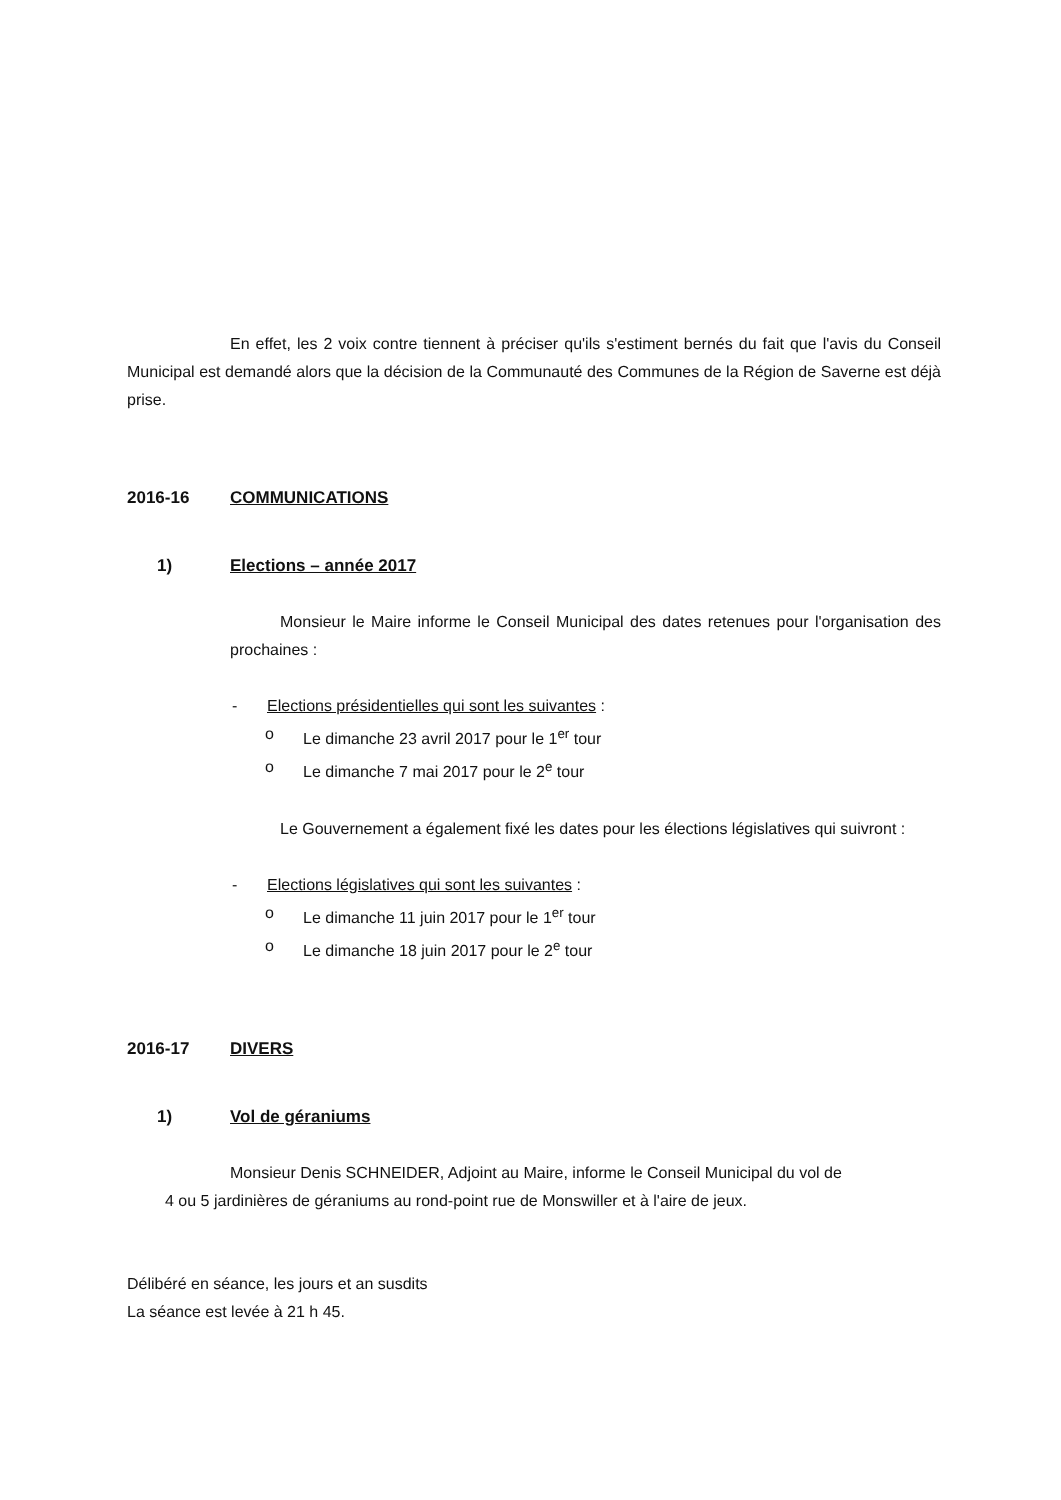En effet, les 2 voix contre tiennent à préciser qu'ils s'estiment bernés du fait que l'avis du Conseil Municipal est demandé alors que la décision de la Communauté des Communes de la Région de Saverne est déjà prise.
2016-16 COMMUNICATIONS
1) Elections – année 2017
Monsieur le Maire informe le Conseil Municipal des dates retenues pour l'organisation des prochaines :
- Elections présidentielles qui sont les suivantes :
o Le dimanche 23 avril 2017 pour le 1<sup>er</sup> tour
o Le dimanche 7 mai 2017 pour le 2<sup>e</sup> tour
Le Gouvernement a également fixé les dates pour les élections législatives qui suivront :
- Elections législatives qui sont les suivantes :
o Le dimanche 11 juin 2017 pour le 1<sup>er</sup> tour
o Le dimanche 18 juin 2017 pour le 2<sup>e</sup> tour
2016-17 DIVERS
1) Vol de géraniums
Monsieur Denis SCHNEIDER, Adjoint au Maire, informe le Conseil Municipal du vol de
4 ou 5 jardinières de géraniums au rond-point rue de Monswiller et à l'aire de jeux.
Délibéré en séance, les jours et an susdits
La séance est levée à 21 h 45.